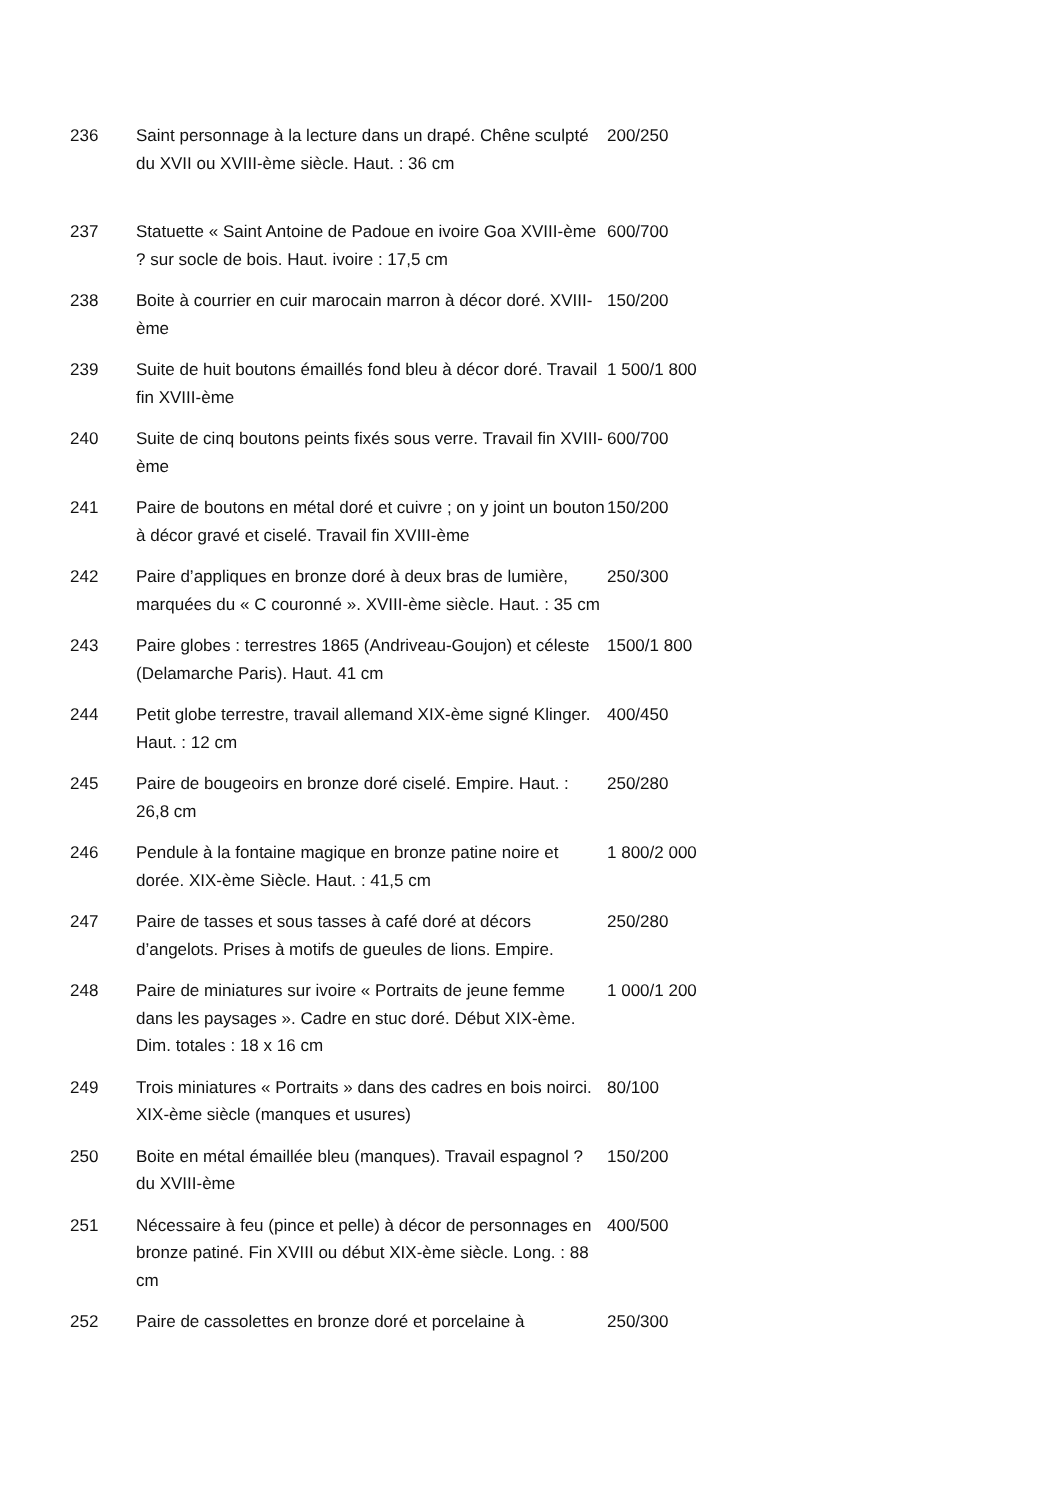| 236 | Saint personnage à la lecture dans un drapé. Chêne sculpté du XVII ou XVIII-ème siècle. Haut. : 36 cm | 200/250 |
| 237 | Statuette « Saint Antoine de Padoue en ivoire Goa XVIII-ème ? sur socle de bois. Haut. ivoire : 17,5 cm | 600/700 |
| 238 | Boite à courrier en cuir marocain marron à décor doré. XVIII-ème | 150/200 |
| 239 | Suite de huit boutons émaillés fond bleu à décor doré. Travail fin XVIII-ème | 1 500/1 800 |
| 240 | Suite de cinq boutons peints fixés sous verre. Travail fin XVIII-ème | 600/700 |
| 241 | Paire de boutons en métal doré et cuivre ; on y joint un bouton à décor gravé et ciselé. Travail fin XVIII-ème | 150/200 |
| 242 | Paire d’appliques en bronze doré à deux bras de lumière, marquées du « C couronné ». XVIII-ème siècle. Haut. : 35 cm | 250/300 |
| 243 | Paire globes : terrestres 1865 (Andriveau-Goujon) et céleste (Delamarche Paris). Haut. 41 cm | 1500/1 800 |
| 244 | Petit globe terrestre, travail allemand XIX-ème signé Klinger. Haut. : 12 cm | 400/450 |
| 245 | Paire de bougeoirs en bronze doré ciselé. Empire. Haut. : 26,8 cm | 250/280 |
| 246 | Pendule à la fontaine magique en bronze patine noire et dorée. XIX-ème Siècle. Haut. : 41,5 cm | 1 800/2 000 |
| 247 | Paire de tasses et sous tasses à café doré at décors d’angelots. Prises à motifs de gueules de lions. Empire. | 250/280 |
| 248 | Paire de miniatures sur ivoire « Portraits de jeune femme dans les paysages ». Cadre en stuc doré. Début XIX-ème. Dim. totales : 18 x 16 cm | 1 000/1 200 |
| 249 | Trois miniatures « Portraits » dans des cadres en bois noirci. XIX-ème siècle (manques et usures) | 80/100 |
| 250 | Boite en métal émaillée bleu (manques). Travail espagnol ? du XVIII-ème | 150/200 |
| 251 | Nécessaire à feu (pince et pelle) à décor de personnages en bronze patiné. Fin XVIII ou début XIX-ème siècle. Long. : 88 cm | 400/500 |
| 252 | Paire de cassolettes en bronze doré et porcelaine à | 250/300 |